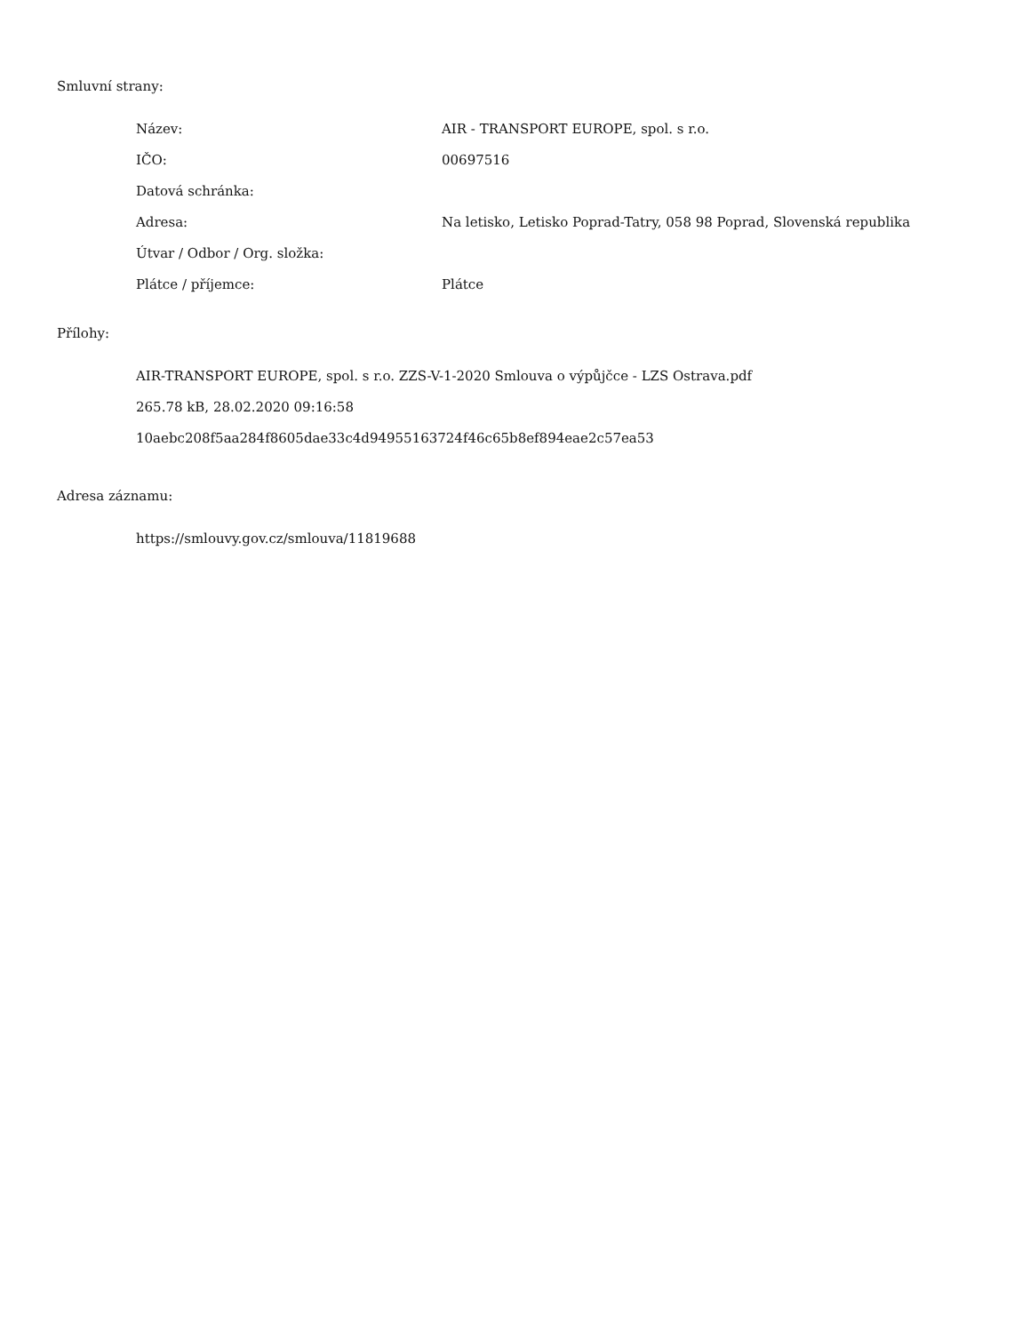Smluvní strany:
| Název: | AIR - TRANSPORT EUROPE, spol. s r.o. |
| IČO: | 00697516 |
| Datová schránka: | |
| Adresa: | Na letisko, Letisko Poprad-Tatry, 058 98 Poprad, Slovenská republika |
| Útvar / Odbor / Org. složka: | |
| Plátce / příjemce: | Plátce |
Přílohy:
AIR-TRANSPORT EUROPE, spol. s r.o. ZZS-V-1-2020 Smlouva o výpůjčce - LZS Ostrava.pdf
265.78 kB, 28.02.2020 09:16:58
10aebc208f5aa284f8605dae33c4d94955163724f46c65b8ef894eae2c57ea53
Adresa záznamu:
https://smlouvy.gov.cz/smlouva/11819688